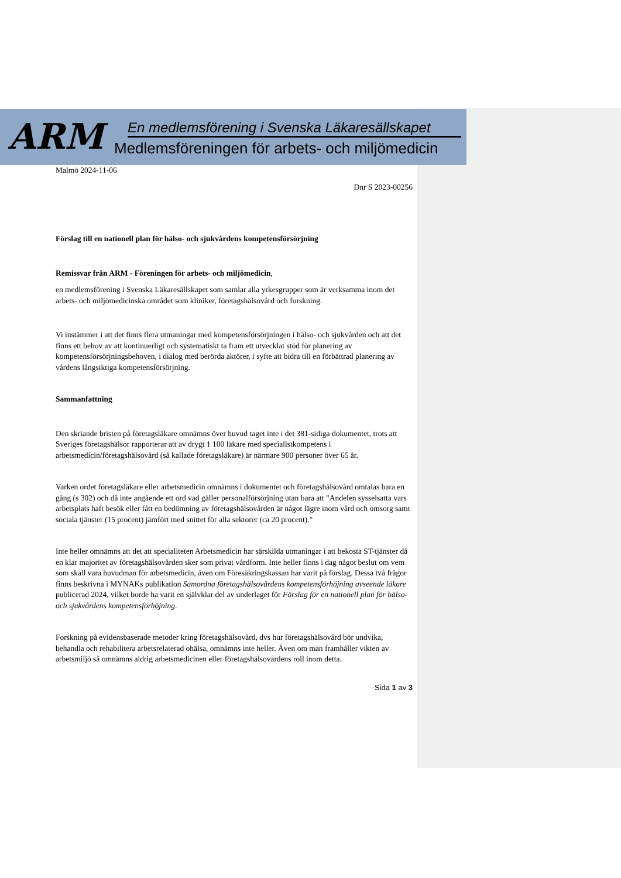ARM
En medlemsförening i Svenska Läkaresällskapet
Medlemsföreningen för arbets- och miljömedicin
Malmö 2024-11-06
Dnr S 2023-00256
Förslag till en nationell plan för hälso- och sjukvårdens kompetensförsörjning
Remissvar från ARM - Föreningen för arbets- och miljömedicin,
en medlemsförening i Svenska Läkaresällskapet som samlar alla yrkesgrupper som är verksamma inom det arbets- och miljömedicinska området som kliniker, företagshälsovård och forskning.
Vi instämmer i att det finns flera utmaningar med kompetensförsörjningen i hälso- och sjukvården och att det finns ett behov av att kontinuerligt och systematiskt ta fram ett utvecklat stöd för planering av kompetensförsörjningsbehoven, i dialog med berörda aktörer, i syfte att bidra till en förbättrad planering av vårdens långsiktiga kompetensförsörjning.
Sammanfattning
Den skriande bristen på företagsläkare omnämns över huvud taget inte i det 381-sidiga dokumentet, trots att Sveriges företagshälsor rapporterar att av drygt 1 100 läkare med specialistkompetens i arbetsmedicin/företagshälsovård (så kallade företagsläkare) är närmare 900 personer över 65 år.
Varken ordet företagsläkare eller arbetsmedicin omnämns i dokumentet och företagshälsovård omtalas bara en gång (s 302) och då inte angående ett ord vad gäller personalförsörjning utan bara att "Andelen sysselsatta vars arbetsplats haft besök eller fått en bedömning av företagshälsovården är något lägre inom vård och omsorg samt sociala tjänster (15 procent) jämfört med snittet för alla sektorer (ca 20 procent)."
Inte heller omnämns att det att specialiteten Arbetsmedicin har särskilda utmaningar i att bekosta ST-tjänster då en klar majoritet av företagshälsovården sker som privat vårdform. Inte heller finns i dag något beslut om vem som skall vara huvudman för arbetsmedicin, även om Föresäkringskassan har varit på förslag. Dessa två frågor finns beskrivna i MYNAKs publikation Samordna företagshälsovårdens kompetensförhöjning avseende läkare publicerad 2024, vilket borde ha varit en självklar del av underlaget för Förslag för en nationell plan för hälso- och sjukvårdens kompetensförhöjning.
Forskning på evidensbaserade metoder kring företagshälsovård, dvs hur företagshälsovård bör undvika, behandla och rehabilitera arbetsrelaterad ohälsa, omnämns inte heller. Även om man framhåller vikten av arbetsmiljö så omnämns aldrig arbetsmedicinen eller företagshälsovårdens roll inom detta.
Sida 1 av 3